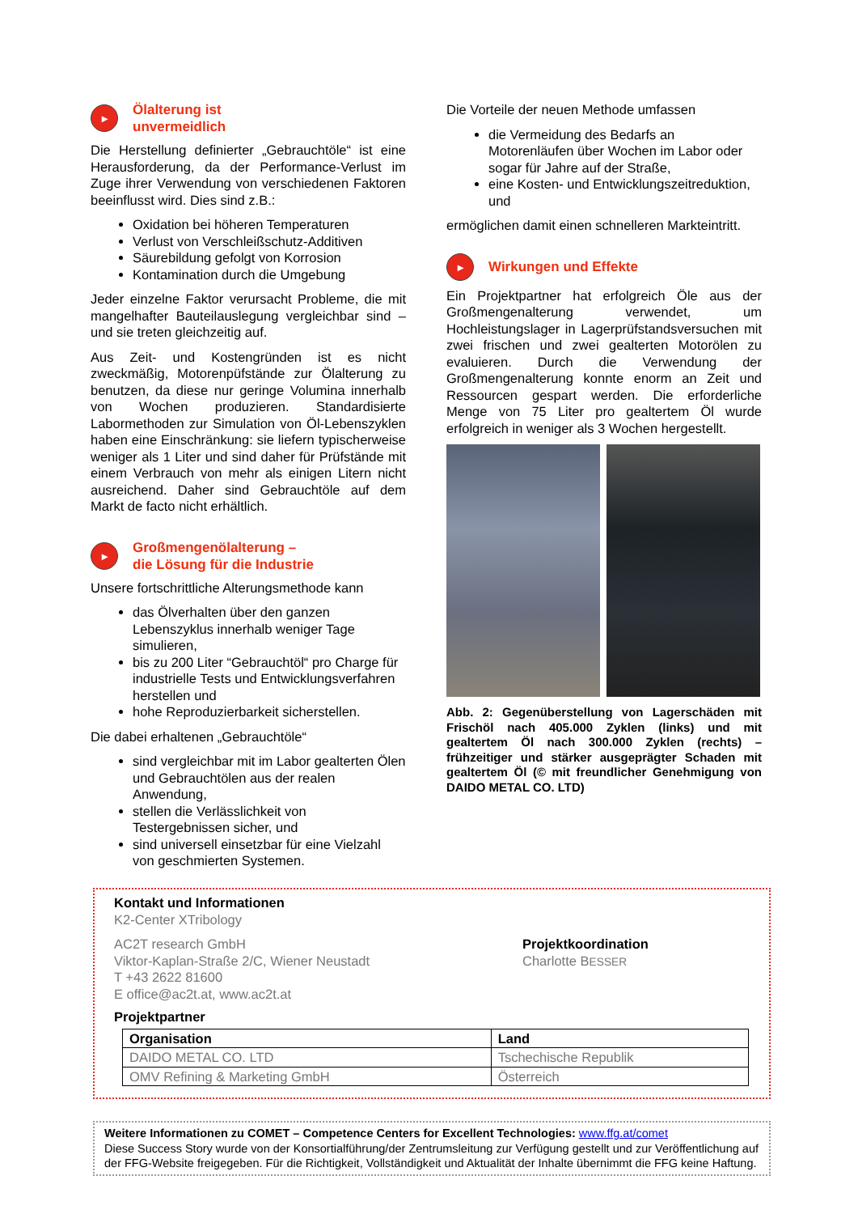▸ Ölalterung ist
unvermeidlich
Die Herstellung definierter „Gebrauchtöle“ ist eine Herausforderung, da der Performance-Verlust im Zuge ihrer Verwendung von verschiedenen Faktoren beeinflusst wird. Dies sind z.B.:
Oxidation bei höheren Temperaturen
Verlust von Verschleißschutz-Additiven
Säurebildung gefolgt von Korrosion
Kontamination durch die Umgebung
Jeder einzelne Faktor verursacht Probleme, die mit mangelhafter Bauteilauslegung vergleichbar sind – und sie treten gleichzeitig auf.
Aus Zeit- und Kostengründen ist es nicht zweckmäßig, Motorenpüfstände zur Ölalterung zu benutzen, da diese nur geringe Volumina innerhalb von Wochen produzieren. Standardisierte Labormethoden zur Simulation von Öl-Lebenszyklen haben eine Einschränkung: sie liefern typischerweise weniger als 1 Liter und sind daher für Prüfstände mit einem Verbrauch von mehr als einigen Litern nicht ausreichend. Daher sind Gebrauchtöle auf dem Markt de facto nicht erhältlich.
▸ Großmengenölalterung –
die Lösung für die Industrie
Unsere fortschrittliche Alterungsmethode kann
das Ölverhalten über den ganzen Lebenszyklus innerhalb weniger Tage simulieren,
bis zu 200 Liter “Gebrauchtöl“ pro Charge für industrielle Tests und Entwicklungsverfahren herstellen und
hohe Reproduzierbarkeit sicherstellen.
Die dabei erhaltenen „Gebrauchtöle“
sind vergleichbar mit im Labor gealterten Ölen und Gebrauchtölen aus der realen Anwendung,
stellen die Verlässlichkeit von Testergebnissen sicher, und
sind universell einsetzbar für eine Vielzahl von geschmierten Systemen.
Die Vorteile der neuen Methode umfassen
die Vermeidung des Bedarfs an Motorenläufen über Wochen im Labor oder sogar für Jahre auf der Straße,
eine Kosten- und Entwicklungszeitreduktion, und
ermöglichen damit einen schnelleren Markteintritt.
▸ Wirkungen und Effekte
Ein Projektpartner hat erfolgreich Öle aus der Großmengenalterung verwendet, um Hochleistungslager in Lagerprüfstandsversuchen mit zwei frischen und zwei gealterten Motorölen zu evaluieren. Durch die Verwendung der Großmengenalterung konnte enorm an Zeit und Ressourcen gespart werden. Die erforderliche Menge von 75 Liter pro gealtertem Öl wurde erfolgreich in weniger als 3 Wochen hergestellt.
Abb. 2: Gegenüberstellung von Lagerschäden mit Frischöl nach 405.000 Zyklen (links) und mit gealtertem Öl nach 300.000 Zyklen (rechts) – frühzeitiger und stärker ausgeprägter Schaden mit gealtertem Öl (© mit freundlicher Genehmigung von DAIDO METAL CO. LTD)
Kontakt und Informationen
K2-Center XTribology
AC2T research GmbH
Viktor-Kaplan-Straße 2/C, Wiener Neustadt
T +43 2622 81600
E office@ac2t.at, www.ac2t.at
Projektkoordination
Charlotte BESSER
Projektpartner
| Organisation | Land |
| --- | --- |
| DAIDO METAL CO. LTD | Tschechische Republik |
| OMV Refining & Marketing GmbH | Österreich |
Weitere Informationen zu COMET – Competence Centers for Excellent Technologies: www.ffg.at/comet
Diese Success Story wurde von der Konsortialführung/der Zentrumsleitung zur Verfügung gestellt und zur Veröffentlichung auf der FFG-Website freigegeben. Für die Richtigkeit, Vollständigkeit und Aktualität der Inhalte übernimmt die FFG keine Haftung.